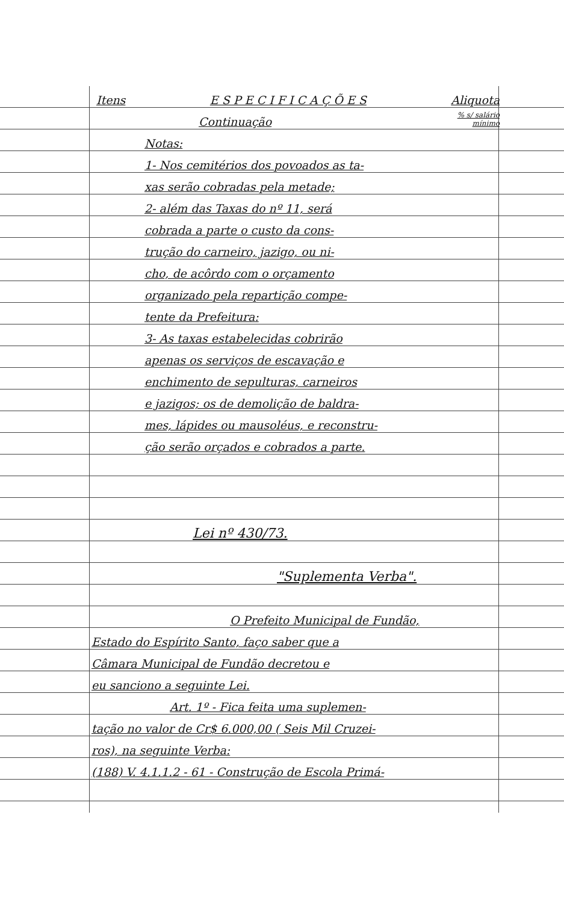Itens E S P E C I F I C A Ç Õ E S Aliquota
Continuação% s/ salário
mínimo
Notas:
1- Nos cemitérios dos povoados as ta-
xas serão cobradas pela metade;
2- além das Taxas do nº 11, será
cobrada a parte o custo da cons-
trução do carneiro, jazigo, ou ni-
cho, de acôrdo com o orçamento
organizado pela repartição compe-
tente da Prefeitura:
3- As taxas estabelecidas cobrirão
apenas os serviços de escavação e
enchimento de sepulturas, carneiros
e jazigos; os de demolição de baldra-
mes, lápides ou mausoléus, e reconstru-
ção serão orçados e cobrados a parte.
Lei nº 430/73.
"Suplementa Verba".
O Prefeito Municipal de Fundão,
Estado do Espírito Santo, faço saber que a
Câmara Municipal de Fundão decretou e
eu sanciono a seguinte Lei.
Art. 1º - Fica feita uma suplemen-
tação no valor de Cr$ 6.000,00 ( Seis Mil Cruzei-
ros), na seguinte Verba:
(188) V. 4.1.1.2 - 61 - Construção de Escola Primá-